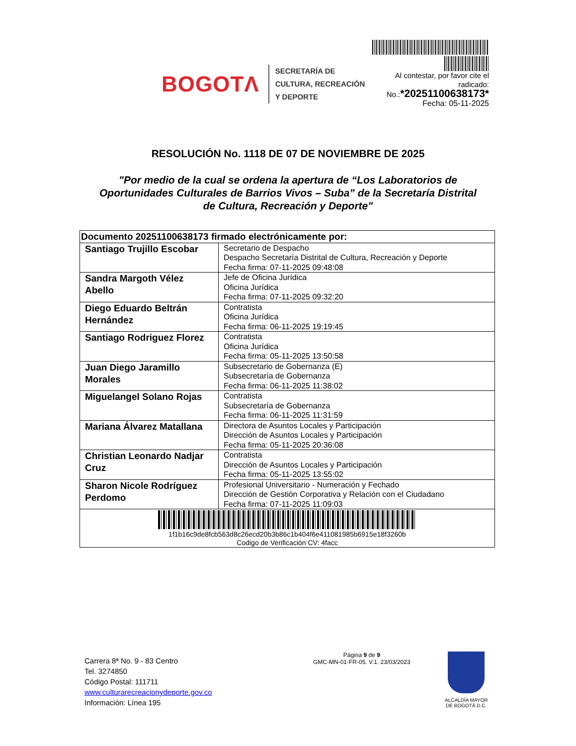BOGOTΛ
SECRETARÍA DE
CULTURA, RECREACIÓN
Y DEPORTE
Al contestar, por favor cite el
radicado:
No.:*20251100638173*
Fecha: 05-11-2025
RESOLUCIÓN No. 1118 DE 07 DE NOVIEMBRE DE 2025
"Por medio de la cual se ordena la apertura de “Los Laboratorios de Oportunidades Culturales de Barrios Vivos – Suba” de la Secretaría Distrital de Cultura, Recreación y Deporte"
| Documento 20251100638173 firmado electrónicamente por: | |
| --- | --- |
| Santiago Trujillo Escobar | Secretario de Despacho Despacho Secretaría Distrital de Cultura, Recreación y Deporte Fecha firma: 07-11-2025 09:48:08 |
| Sandra Margoth Vélez Abello | Jefe de Oficina Jurídica Oficina Jurídica Fecha firma: 07-11-2025 09:32:20 |
| Diego Eduardo Beltrán Hernández | Contratista Oficina Jurídica Fecha firma: 06-11-2025 19:19:45 |
| Santiago Rodriguez Florez | Contratista Oficina Jurídica Fecha firma: 05-11-2025 13:50:58 |
| Juan Diego Jaramillo Morales | Subsecretario de Gobernanza (E) Subsecretaría de Gobernanza Fecha firma: 06-11-2025 11:38:02 |
| Miguelangel Solano Rojas | Contratista Subsecretaría de Gobernanza Fecha firma: 06-11-2025 11:31:59 |
| Mariana Álvarez Matallana | Directora de Asuntos Locales y Participación Dirección de Asuntos Locales y Participación Fecha firma: 05-11-2025 20:36:08 |
| Christian Leonardo Nadjar Cruz | Contratista Dirección de Asuntos Locales y Participación Fecha firma: 05-11-2025 13:55:02 |
| Sharon Nicole Rodríguez Perdomo | Profesional Universitario - Numeración y Fechado Dirección de Gestión Corporativa y Relación con el Ciudadano Fecha firma: 07-11-2025 11:09:03 |
| 1f1b16c9de8fcb563d8c26ecd20b3b86c1b404f6e411081985b6915e18f3260b Codigo de Verificación CV: 4facc | |
Carrera 8ª No. 9 - 83 Centro
Tel. 3274850
Código Postal: 111711
www.culturarecreacionydeporte.gov.co
Información: Línea 195
Página 9 de 9
GMC-MN-01-FR-05. V.1. 23/03/2023
ALCALDÍA MAYOR
DE BOGOTÁ D.C.